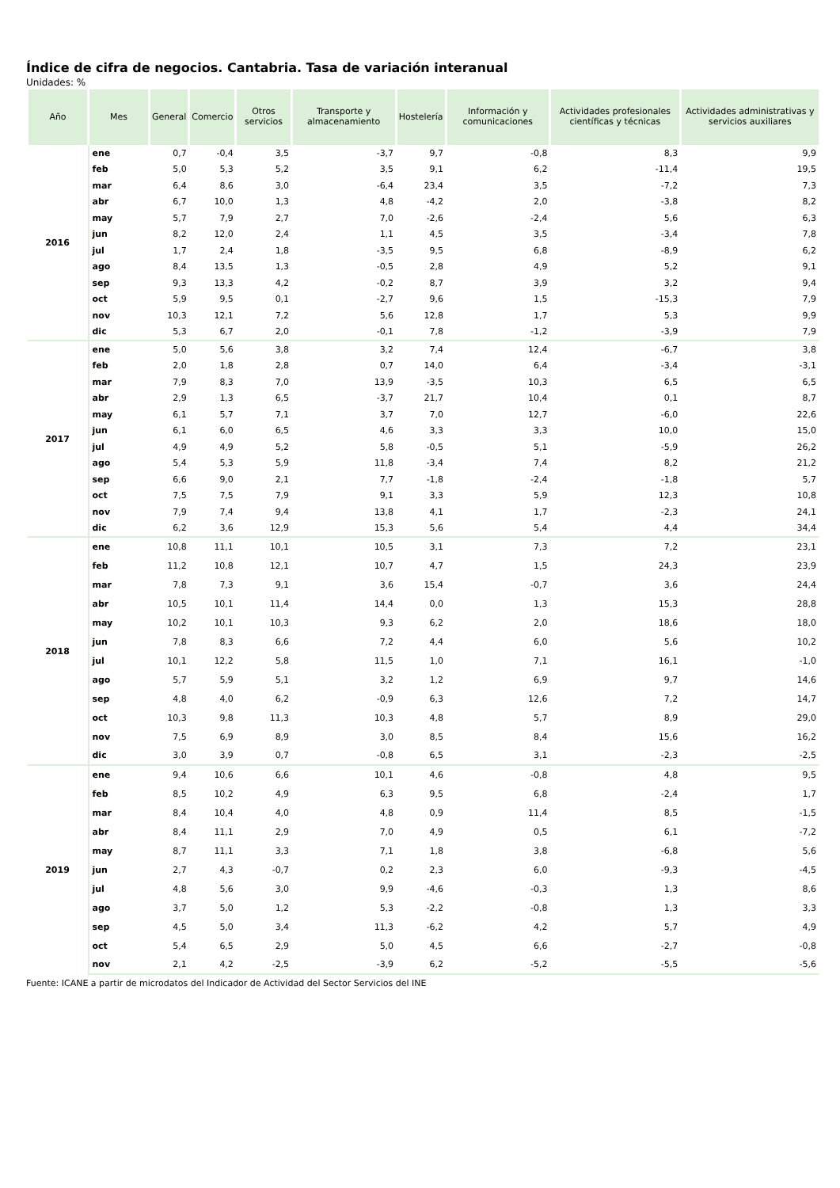Índice de cifra de negocios. Cantabria. Tasa de variación interanual
Unidades: %
| Año | Mes | General | Comercio | Otros servicios | Transporte y almacenamiento | Hostelería | Información y comunicaciones | Actividades profesionales científicas y técnicas | Actividades administrativas y servicios auxiliares |
| --- | --- | --- | --- | --- | --- | --- | --- | --- | --- |
| 2016 | ene | 0,7 | -0,4 | 3,5 | -3,7 | 9,7 | -0,8 | 8,3 | 9,9 |
| | feb | 5,0 | 5,3 | 5,2 | 3,5 | 9,1 | 6,2 | -11,4 | 19,5 |
| | mar | 6,4 | 8,6 | 3,0 | -6,4 | 23,4 | 3,5 | -7,2 | 7,3 |
| | abr | 6,7 | 10,0 | 1,3 | 4,8 | -4,2 | 2,0 | -3,8 | 8,2 |
| | may | 5,7 | 7,9 | 2,7 | 7,0 | -2,6 | -2,4 | 5,6 | 6,3 |
| | jun | 8,2 | 12,0 | 2,4 | 1,1 | 4,5 | 3,5 | -3,4 | 7,8 |
| | jul | 1,7 | 2,4 | 1,8 | -3,5 | 9,5 | 6,8 | -8,9 | 6,2 |
| | ago | 8,4 | 13,5 | 1,3 | -0,5 | 2,8 | 4,9 | 5,2 | 9,1 |
| | sep | 9,3 | 13,3 | 4,2 | -0,2 | 8,7 | 3,9 | 3,2 | 9,4 |
| | oct | 5,9 | 9,5 | 0,1 | -2,7 | 9,6 | 1,5 | -15,3 | 7,9 |
| | nov | 10,3 | 12,1 | 7,2 | 5,6 | 12,8 | 1,7 | 5,3 | 9,9 |
| | dic | 5,3 | 6,7 | 2,0 | -0,1 | 7,8 | -1,2 | -3,9 | 7,9 |
| 2017 | ene | 5,0 | 5,6 | 3,8 | 3,2 | 7,4 | 12,4 | -6,7 | 3,8 |
| | feb | 2,0 | 1,8 | 2,8 | 0,7 | 14,0 | 6,4 | -3,4 | -3,1 |
| | mar | 7,9 | 8,3 | 7,0 | 13,9 | -3,5 | 10,3 | 6,5 | 6,5 |
| | abr | 2,9 | 1,3 | 6,5 | -3,7 | 21,7 | 10,4 | 0,1 | 8,7 |
| | may | 6,1 | 5,7 | 7,1 | 3,7 | 7,0 | 12,7 | -6,0 | 22,6 |
| | jun | 6,1 | 6,0 | 6,5 | 4,6 | 3,3 | 3,3 | 10,0 | 15,0 |
| | jul | 4,9 | 4,9 | 5,2 | 5,8 | -0,5 | 5,1 | -5,9 | 26,2 |
| | ago | 5,4 | 5,3 | 5,9 | 11,8 | -3,4 | 7,4 | 8,2 | 21,2 |
| | sep | 6,6 | 9,0 | 2,1 | 7,7 | -1,8 | -2,4 | -1,8 | 5,7 |
| | oct | 7,5 | 7,5 | 7,9 | 9,1 | 3,3 | 5,9 | 12,3 | 10,8 |
| | nov | 7,9 | 7,4 | 9,4 | 13,8 | 4,1 | 1,7 | -2,3 | 24,1 |
| | dic | 6,2 | 3,6 | 12,9 | 15,3 | 5,6 | 5,4 | 4,4 | 34,4 |
| 2018 | ene | 10,8 | 11,1 | 10,1 | 10,5 | 3,1 | 7,3 | 7,2 | 23,1 |
| | feb | 11,2 | 10,8 | 12,1 | 10,7 | 4,7 | 1,5 | 24,3 | 23,9 |
| | mar | 7,8 | 7,3 | 9,1 | 3,6 | 15,4 | -0,7 | 3,6 | 24,4 |
| | abr | 10,5 | 10,1 | 11,4 | 14,4 | 0,0 | 1,3 | 15,3 | 28,8 |
| | may | 10,2 | 10,1 | 10,3 | 9,3 | 6,2 | 2,0 | 18,6 | 18,0 |
| | jun | 7,8 | 8,3 | 6,6 | 7,2 | 4,4 | 6,0 | 5,6 | 10,2 |
| | jul | 10,1 | 12,2 | 5,8 | 11,5 | 1,0 | 7,1 | 16,1 | -1,0 |
| | ago | 5,7 | 5,9 | 5,1 | 3,2 | 1,2 | 6,9 | 9,7 | 14,6 |
| | sep | 4,8 | 4,0 | 6,2 | -0,9 | 6,3 | 12,6 | 7,2 | 14,7 |
| | oct | 10,3 | 9,8 | 11,3 | 10,3 | 4,8 | 5,7 | 8,9 | 29,0 |
| | nov | 7,5 | 6,9 | 8,9 | 3,0 | 8,5 | 8,4 | 15,6 | 16,2 |
| | dic | 3,0 | 3,9 | 0,7 | -0,8 | 6,5 | 3,1 | -2,3 | -2,5 |
| 2019 | ene | 9,4 | 10,6 | 6,6 | 10,1 | 4,6 | -0,8 | 4,8 | 9,5 |
| | feb | 8,5 | 10,2 | 4,9 | 6,3 | 9,5 | 6,8 | -2,4 | 1,7 |
| | mar | 8,4 | 10,4 | 4,0 | 4,8 | 0,9 | 11,4 | 8,5 | -1,5 |
| | abr | 8,4 | 11,1 | 2,9 | 7,0 | 4,9 | 0,5 | 6,1 | -7,2 |
| | may | 8,7 | 11,1 | 3,3 | 7,1 | 1,8 | 3,8 | -6,8 | 5,6 |
| | jun | 2,7 | 4,3 | -0,7 | 0,2 | 2,3 | 6,0 | -9,3 | -4,5 |
| | jul | 4,8 | 5,6 | 3,0 | 9,9 | -4,6 | -0,3 | 1,3 | 8,6 |
| | ago | 3,7 | 5,0 | 1,2 | 5,3 | -2,2 | -0,8 | 1,3 | 3,3 |
| | sep | 4,5 | 5,0 | 3,4 | 11,3 | -6,2 | 4,2 | 5,7 | 4,9 |
| | oct | 5,4 | 6,5 | 2,9 | 5,0 | 4,5 | 6,6 | -2,7 | -0,8 |
| | nov | 2,1 | 4,2 | -2,5 | -3,9 | 6,2 | -5,2 | -5,5 | -5,6 |
Fuente: ICANE a partir de microdatos del Indicador de Actividad del Sector Servicios del INE